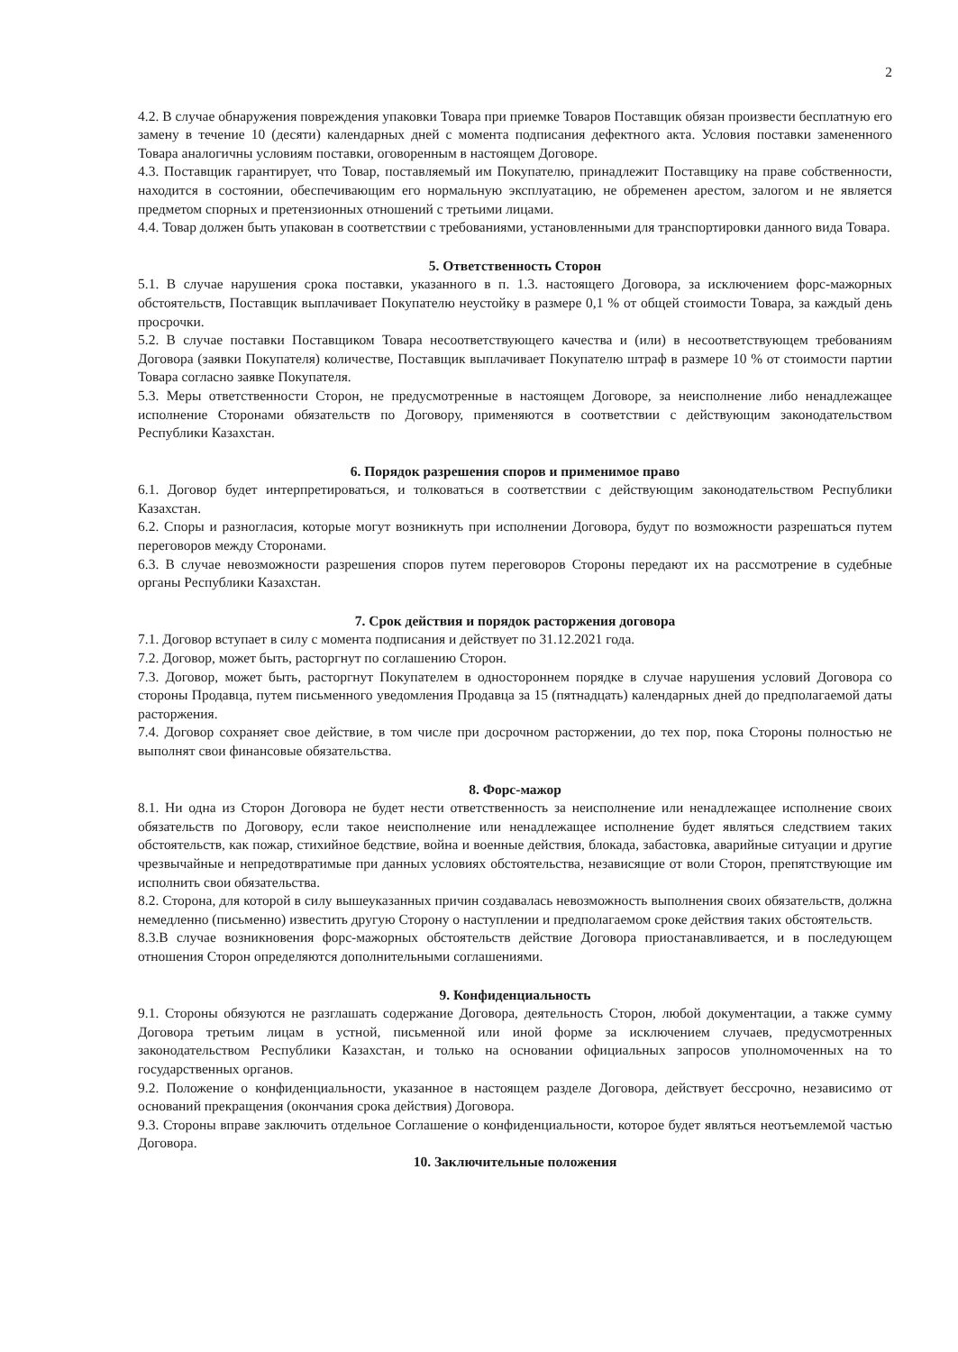2
4.2. В случае обнаружения повреждения упаковки Товара при приемке Товаров Поставщик обязан произвести бесплатную его замену в течение 10 (десяти) календарных дней с момента подписания дефектного акта. Условия поставки замененного Товара аналогичны условиям поставки, оговоренным в настоящем Договоре.
4.3. Поставщик гарантирует, что Товар, поставляемый им Покупателю, принадлежит Поставщику на праве собственности, находится в состоянии, обеспечивающим его нормальную эксплуатацию, не обременен арестом, залогом и не является предметом спорных и претензионных отношений с третьими лицами.
4.4. Товар должен быть упакован в соответствии с требованиями, установленными для транспортировки данного вида Товара.
5. Ответственность Сторон
5.1. В случае нарушения срока поставки, указанного в п. 1.3. настоящего Договора, за исключением форс-мажорных обстоятельств, Поставщик выплачивает Покупателю неустойку в размере 0,1 % от общей стоимости Товара, за каждый день просрочки.
5.2. В случае поставки Поставщиком Товара несоответствующего качества и (или) в несоответствующем требованиям Договора (заявки Покупателя) количестве, Поставщик выплачивает Покупателю штраф в размере 10 % от стоимости партии Товара согласно заявке Покупателя.
5.3. Меры ответственности Сторон, не предусмотренные в настоящем Договоре, за неисполнение либо ненадлежащее исполнение Сторонами обязательств по Договору, применяются в соответствии с действующим законодательством Республики Казахстан.
6. Порядок разрешения споров и применимое право
6.1. Договор будет интерпретироваться, и толковаться в соответствии с действующим законодательством Республики Казахстан.
6.2. Споры и разногласия, которые могут возникнуть при исполнении Договора, будут по возможности разрешаться путем переговоров между Сторонами.
6.3. В случае невозможности разрешения споров путем переговоров Стороны передают их на рассмотрение в судебные органы Республики Казахстан.
7. Срок действия и порядок расторжения договора
7.1. Договор вступает в силу с момента подписания и действует по 31.12.2021 года.
7.2. Договор, может быть, расторгнут по соглашению Сторон.
7.3. Договор, может быть, расторгнут Покупателем в одностороннем порядке в случае нарушения условий Договора со стороны Продавца, путем письменного уведомления Продавца за 15 (пятнадцать) календарных дней до предполагаемой даты расторжения.
7.4. Договор сохраняет свое действие, в том числе при досрочном расторжении, до тех пор, пока Стороны полностью не выполнят свои финансовые обязательства.
8. Форс-мажор
8.1. Ни одна из Сторон Договора не будет нести ответственность за неисполнение или ненадлежащее исполнение своих обязательств по Договору, если такое неисполнение или ненадлежащее исполнение будет являться следствием таких обстоятельств, как пожар, стихийное бедствие, война и военные действия, блокада, забастовка, аварийные ситуации и другие чрезвычайные и непредотвратимые при данных условиях обстоятельства, независящие от воли Сторон, препятствующие им исполнить свои обязательства.
8.2. Сторона, для которой в силу вышеуказанных причин создавалась невозможность выполнения своих обязательств, должна немедленно (письменно) известить другую Сторону о наступлении и предполагаемом сроке действия таких обстоятельств.
8.3.В случае возникновения форс-мажорных обстоятельств действие Договора приостанавливается, и в последующем отношения Сторон определяются дополнительными соглашениями.
9. Конфиденциальность
9.1. Стороны обязуются не разглашать содержание Договора, деятельность Сторон, любой документации, а также сумму Договора третьим лицам в устной, письменной или иной форме за исключением случаев, предусмотренных законодательством Республики Казахстан, и только на основании официальных запросов уполномоченных на то государственных органов.
9.2. Положение о конфиденциальности, указанное в настоящем разделе Договора, действует бессрочно, независимо от оснований прекращения (окончания срока действия) Договора.
9.3. Стороны вправе заключить отдельное Соглашение о конфиденциальности, которое будет являться неотъемлемой частью Договора.
10. Заключительные положения